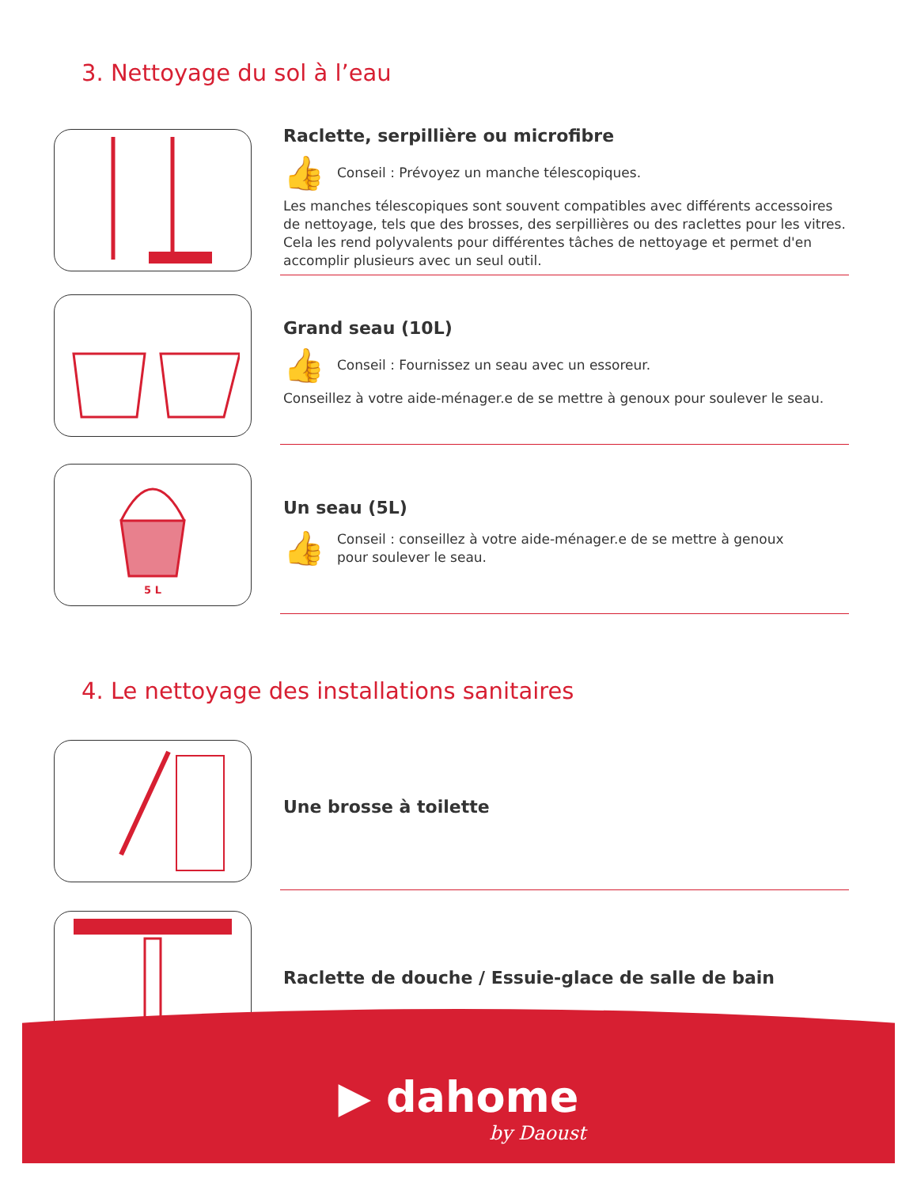3. Nettoyage du sol à l’eau
Raclette, serpillière ou microfibre
👍
Conseil : Prévoyez un manche télescopiques.
Les manches télescopiques sont souvent compatibles avec différents accessoires de nettoyage, tels que des brosses, des serpillières ou des raclettes pour les vitres. Cela les rend polyvalents pour différentes tâches de nettoyage et permet d'en accomplir plusieurs avec un seul outil.
Grand seau (10L)
👍
Conseil : Fournissez un seau avec un essoreur.
Conseillez à votre aide-ménager.e de se mettre à genoux pour soulever le seau.
5 L
Un seau (5L)
👍
Conseil : conseillez à votre aide-ménager.e de se mettre à genoux
pour soulever le seau.
4. Le nettoyage des installations sanitaires
Une brosse à toilette
Raclette de douche / Essuie-glace de salle de bain
▶ dahome
by Daoust